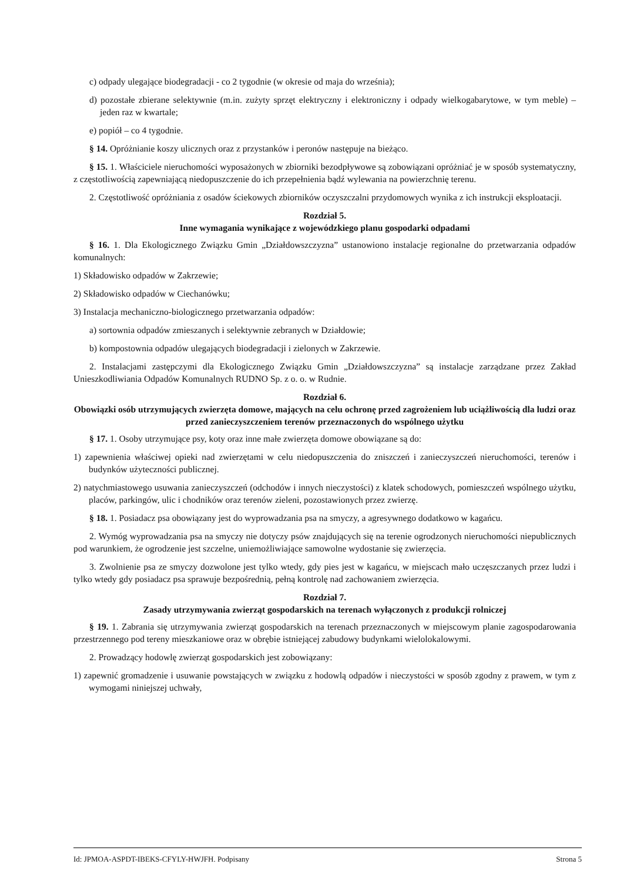c) odpady ulegające biodegradacji - co 2 tygodnie (w okresie od maja do września);
d) pozostałe zbierane selektywnie (m.in. zużyty sprzęt elektryczny i elektroniczny i odpady wielkogabarytowe, w tym meble) – jeden raz w kwartale;
e) popiół – co 4 tygodnie.
§ 14. Opróżnianie koszy ulicznych oraz z przystanków i peronów następuje na bieżąco.
§ 15. 1. Właściciele nieruchomości wyposażonych w zbiorniki bezodpływowe są zobowiązani opróżniać je w sposób systematyczny, z częstotliwością zapewniającą niedopuszczenie do ich przepełnienia bądź wylewania na powierzchnię terenu.
2. Częstotliwość opróżniania z osadów ściekowych zbiorników oczyszczalni przydomowych wynika z ich instrukcji eksploatacji.
Rozdział 5.
Inne wymagania wynikające z wojewódzkiego planu gospodarki odpadami
§ 16. 1. Dla Ekologicznego Związku Gmin „Działdowszczyzna” ustanowiono instalacje regionalne do przetwarzania odpadów komunalnych:
1) Składowisko odpadów w Zakrzewie;
2) Składowisko odpadów w Ciechanówku;
3) Instalacja mechaniczno-biologicznego przetwarzania odpadów:
a) sortownia odpadów zmieszanych i selektywnie zebranych w Działdowie;
b) kompostownia odpadów ulegających biodegradacji i zielonych w Zakrzewie.
2. Instalacjami zastępczymi dla Ekologicznego Związku Gmin „Działdowszczyzna” są instalacje zarządzane przez Zakład Unieszkodliwiania Odpadów Komunalnych RUDNO Sp. z o. o. w Rudnie.
Rozdział 6.
Obowiązki osób utrzymujących zwierzęta domowe, mających na celu ochronę przed zagrożeniem lub uciążliwością dla ludzi oraz przed zanieczyszczeniem terenów przeznaczonych do wspólnego użytku
§ 17. 1. Osoby utrzymujące psy, koty oraz inne małe zwierzęta domowe obowiązane są do:
1) zapewnienia właściwej opieki nad zwierzętami w celu niedopuszczenia do zniszczeń i zanieczyszczeń nieruchomości, terenów i budynków użyteczności publicznej.
2) natychmiastowego usuwania zanieczyszczeń (odchodów i innych nieczystości) z klatek schodowych, pomieszczeń wspólnego użytku, placów, parkingów, ulic i chodników oraz terenów zieleni, pozostawionych przez zwierzę.
§ 18. 1. Posiadacz psa obowiązany jest do wyprowadzania psa na smyczy, a agresywnego dodatkowo w kagańcu.
2. Wymóg wyprowadzania psa na smyczy nie dotyczy psów znajdujących się na terenie ogrodzonych nieruchomości niepublicznych pod warunkiem, że ogrodzenie jest szczelne, uniemożliwiające samowolne wydostanie się zwierzęcia.
3. Zwolnienie psa ze smyczy dozwolone jest tylko wtedy, gdy pies jest w kagańcu, w miejscach mało uczęszczanych przez ludzi i tylko wtedy gdy posiadacz psa sprawuje bezpośrednią, pełną kontrolę nad zachowaniem zwierzęcia.
Rozdział 7.
Zasady utrzymywania zwierząt gospodarskich na terenach wyłączonych z produkcji rolniczej
§ 19. 1. Zabrania się utrzymywania zwierząt gospodarskich na terenach przeznaczonych w miejscowym planie zagospodarowania przestrzennego pod tereny mieszkaniowe oraz w obrębie istniejącej zabudowy budynkami wielolokalowymi.
2. Prowadzący hodowlę zwierząt gospodarskich jest zobowiązany:
1) zapewnić gromadzenie i usuwanie powstających w związku z hodowlą odpadów i nieczystości w sposób zgodny z prawem, w tym z wymogami niniejszej uchwały,
Id: JPMOA-ASPDT-IBEKS-CFYLY-HWJFH. Podpisany Strona 5